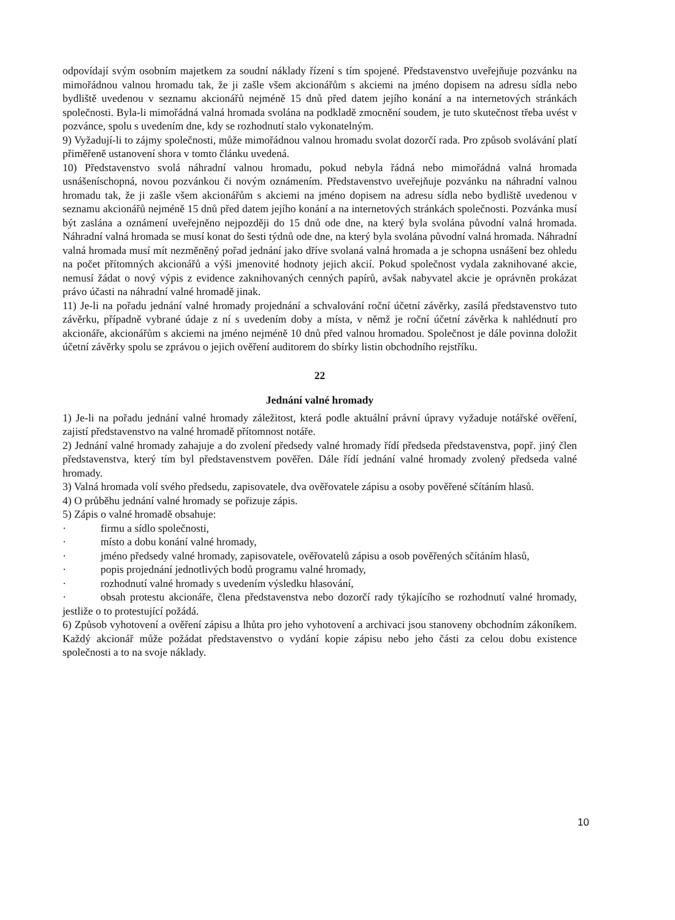odpovídají svým osobním majetkem za soudní náklady řízení s tím spojené. Představenstvo uveřejňuje pozvánku na mimořádnou valnou hromadu tak, že ji zašle všem akcionářům s akciemi na jméno dopisem na adresu sídla nebo bydliště uvedenou v seznamu akcionářů nejméně 15 dnů před datem jejího konání a na internetových stránkách společnosti. Byla-li mimořádná valná hromada svolána na podkladě zmocnění soudem, je tuto skutečnost třeba uvést v pozvánce, spolu s uvedením dne, kdy se rozhodnutí stalo vykonatelným.
9) Vyžadují-li to zájmy společnosti, může mimořádnou valnou hromadu svolat dozorčí rada. Pro způsob svolávání platí přiměřeně ustanovení shora v tomto článku uvedená.
10) Představenstvo svolá náhradní valnou hromadu, pokud nebyla řádná nebo mimořádná valná hromada usnášeníschopná, novou pozvánkou či novým oznámením. Představenstvo uveřejňuje pozvánku na náhradní valnou hromadu tak, že ji zašle všem akcionářům s akciemi na jméno dopisem na adresu sídla nebo bydliště uvedenou v seznamu akcionářů nejméně 15 dnů před datem jejího konání a na internetových stránkách společnosti. Pozvánka musí být zaslána a oznámení uveřejněno nejpozději do 15 dnů ode dne, na který byla svolána původní valná hromada. Náhradní valná hromada se musí konat do šesti týdnů ode dne, na který byla svolána původní valná hromada. Náhradní valná hromada musí mít nezměněný pořad jednání jako dříve svolaná valná hromada a je schopna usnášení bez ohledu na počet přítomných akcionářů a výši jmenovité hodnoty jejich akcií. Pokud společnost vydala zaknihované akcie, nemusí žádat o nový výpis z evidence zaknihovaných cenných papírů, avšak nabyvatel akcie je oprávněn prokázat právo účasti na náhradní valné hromadě jinak.
11) Je-li na pořadu jednání valné hromady projednání a schvalování roční účetní závěrky, zasílá představenstvo tuto závěrku, případně vybrané údaje z ní s uvedením doby a místa, v němž je roční účetní závěrka k nahlédnutí pro akcionáře, akcionářům s akciemi na jméno nejméně 10 dnů před valnou hromadou. Společnost je dále povinna doložit účetní závěrky spolu se zprávou o jejich ověření auditorem do sbírky listin obchodního rejstříku.
22
Jednání valné hromady
1) Je-li na pořadu jednání valné hromady záležitost, která podle aktuální právní úpravy vyžaduje notářské ověření, zajistí představenstvo na valné hromadě přítomnost notáře.
2) Jednání valné hromady zahajuje a do zvolení předsedy valné hromady řídí předseda představenstva, popř. jiný člen představenstva, který tím byl představenstvem pověřen. Dále řídí jednání valné hromady zvolený předseda valné hromady.
3) Valná hromada volí svého předsedu, zapisovatele, dva ověřovatele zápisu a osoby pověřené sčítáním hlasů.
4) O průběhu jednání valné hromady se pořizuje zápis.
5) Zápis o valné hromadě obsahuje:
· firmu a sídlo společnosti,
· místo a dobu konání valné hromady,
· jméno předsedy valné hromady, zapisovatele, ověřovatelů zápisu a osob pověřených sčítáním hlasů,
· popis projednání jednotlivých bodů programu valné hromady,
· rozhodnutí valné hromady s uvedením výsledku hlasování,
· obsah protestu akcionáře, člena představenstva nebo dozorčí rady týkajícího se rozhodnutí valné hromady, jestliže o to protestující požádá.
6) Způsob vyhotovení a ověření zápisu a lhůta pro jeho vyhotovení a archivaci jsou stanoveny obchodním zákoníkem. Každý akcionář může požádat představenstvo o vydání kopie zápisu nebo jeho části za celou dobu existence společnosti a to na svoje náklady.
10